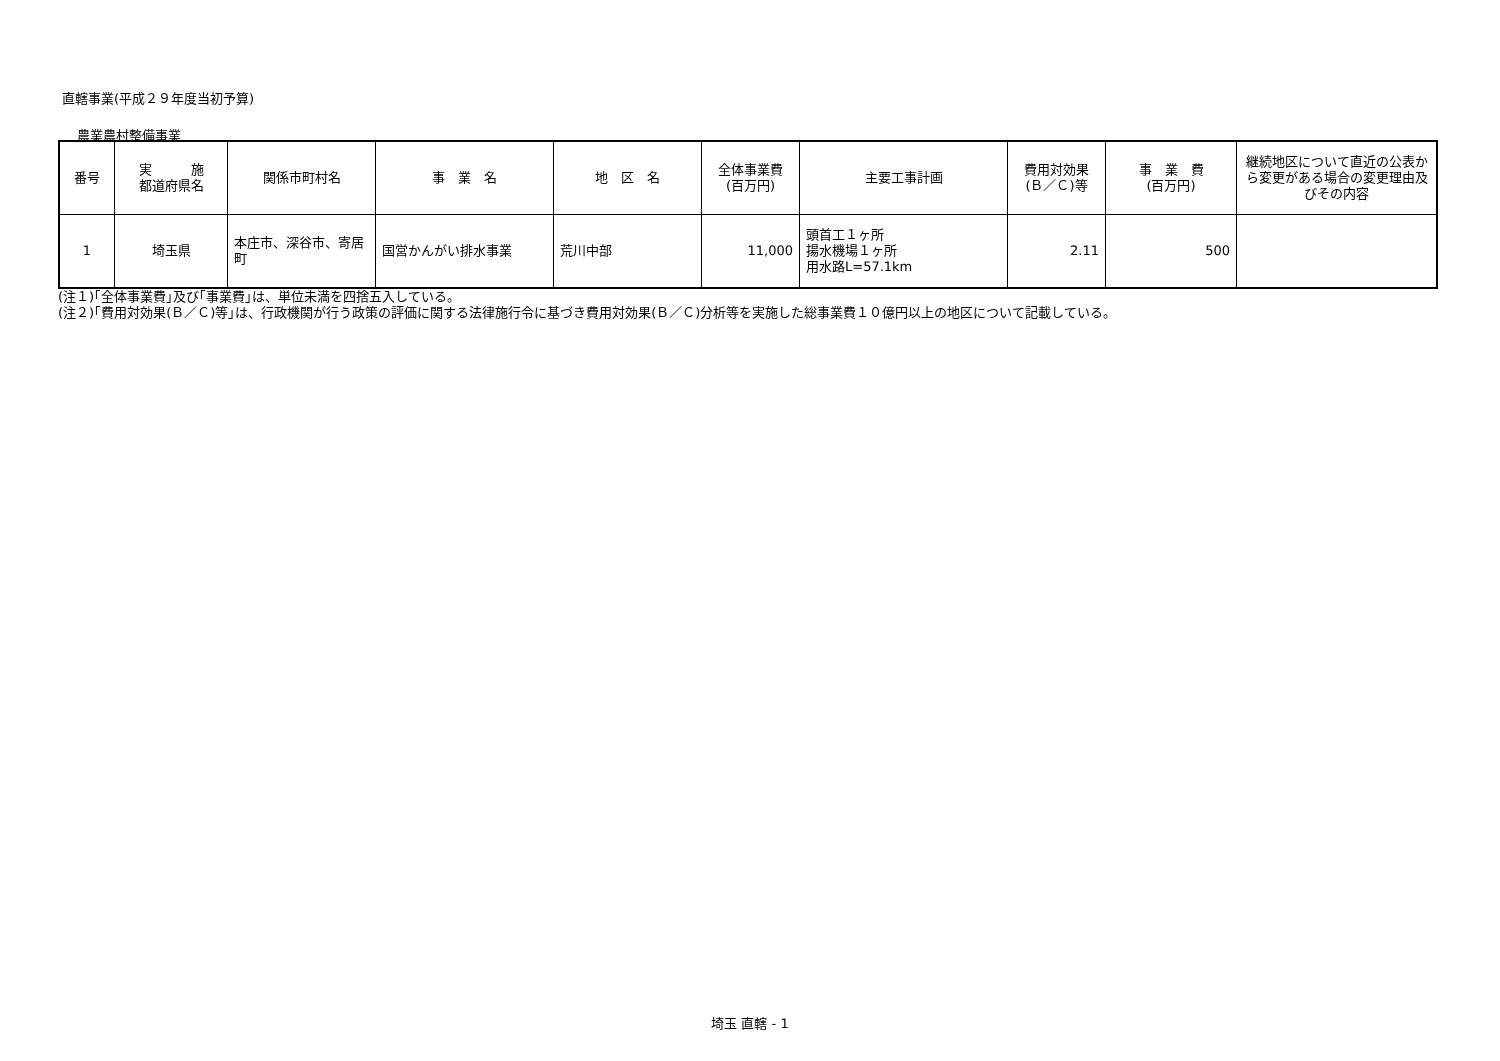直轄事業(平成２９年度当初予算)
農業農村整備事業
| 番号 | 実 施 都道府県名 | 関係市町村名 | 事 業 名 | 地 区 名 | 全体事業費 (百万円) | 主要工事計画 | 費用対効果 (Ｂ／Ｃ)等 | 事 業 費 (百万円) | 継続地区について直近の公表から変更がある場合の変更理由及びその内容 |
| --- | --- | --- | --- | --- | --- | --- | --- | --- | --- |
| 1 | 埼玉県 | 本庄市、深谷市、寄居町 | 国営かんがい排水事業 | 荒川中部 | 11,000 | 頭首工１ヶ所 揚水機場１ヶ所 用水路L=57.1km | 2.11 | 500 | |
(注１)｢全体事業費｣及び｢事業費｣は、単位未満を四捨五入している。
(注２)｢費用対効果(Ｂ／Ｃ)等｣は、行政機関が行う政策の評価に関する法律施行令に基づき費用対効果(Ｂ／Ｃ)分析等を実施した総事業費１０億円以上の地区について記載している。
埼玉 直轄 - 1